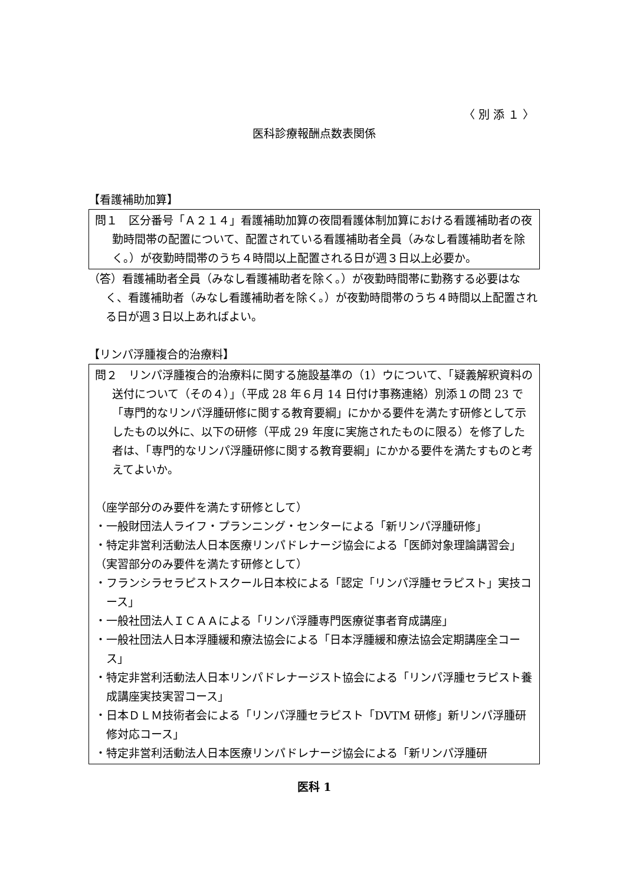〈 別 添 １ 〉
医科診療報酬点数表関係
【看護補助加算】
問１　区分番号「Ａ２１４」看護補助加算の夜間看護体制加算における看護補助者の夜勤時間帯の配置について、配置されている看護補助者全員（みなし看護補助者を除く。）が夜勤時間帯のうち４時間以上配置される日が週３日以上必要か。
（答）看護補助者全員（みなし看護補助者を除く。）が夜勤時間帯に勤務する必要はなく、看護補助者（みなし看護補助者を除く。）が夜勤時間帯のうち４時間以上配置される日が週３日以上あればよい。
【リンパ浮腫複合的治療料】
問２　リンパ浮腫複合的治療料に関する施設基準の（1）ウについて、「疑義解釈資料の送付について（その４）」（平成 28 年６月 14 日付け事務連絡）別添１の問 23 で「専門的なリンパ浮腫研修に関する教育要綱」にかかる要件を満たす研修として示したもの以外に、以下の研修（平成 29 年度に実施されたものに限る）を修了した者は、「専門的なリンパ浮腫研修に関する教育要綱」にかかる要件を満たすものと考えてよいか。
（座学部分のみ要件を満たす研修として）
・一般財団法人ライフ・プランニング・センターによる「新リンパ浮腫研修」
・特定非営利活動法人日本医療リンパドレナージ協会による「医師対象理論講習会」
（実習部分のみ要件を満たす研修として）
・フランシラセラピストスクール日本校による「認定「リンパ浮腫セラピスト」実技コース」
・一般社団法人ＩＣＡＡによる「リンパ浮腫専門医療従事者育成講座」
・一般社団法人日本浮腫緩和療法協会による「日本浮腫緩和療法協会定期講座全コース」
・特定非営利活動法人日本リンパドレナージスト協会による「リンパ浮腫セラピスト養成講座実技実習コース」
・日本ＤＬＭ技術者会による「リンパ浮腫セラピスト「DVTM 研修」新リンパ浮腫研修対応コース」
・特定非営利活動法人日本医療リンパドレナージ協会による「新リンパ浮腫研
医科 1